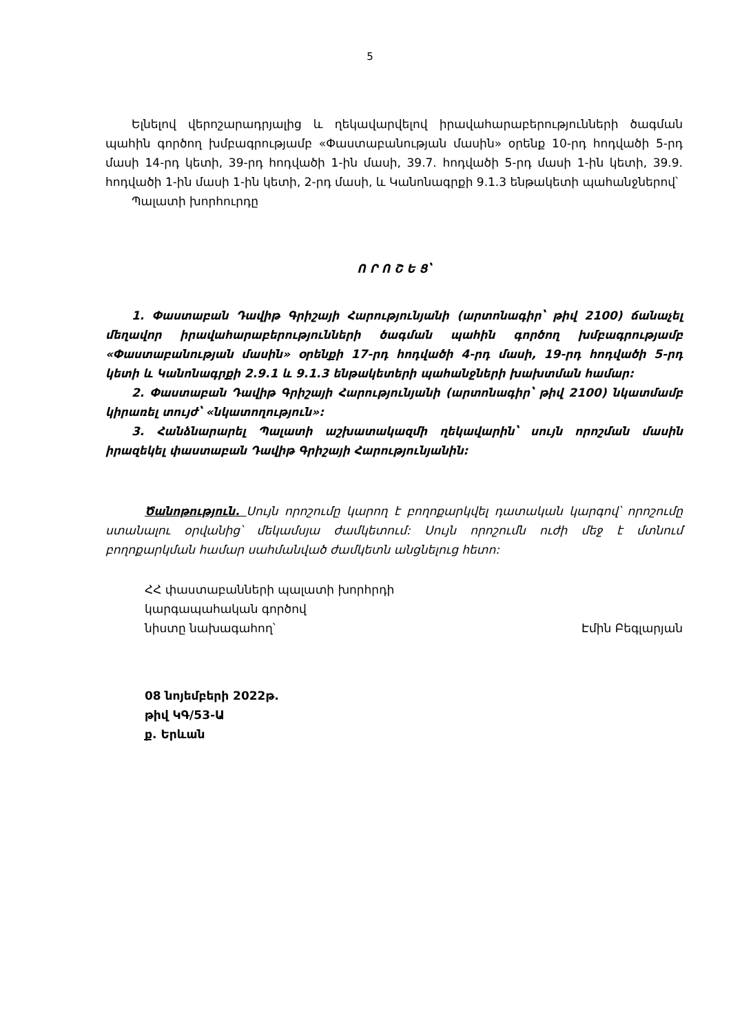5
Ելնելով վերոշարադրյալից և ղեկավարվելով իրավահարաբերությունների ծագման պահին գործող խմբագրությամբ «Փաստաբանության մասին» օրենք 10-րդ հոդվածի 5-րդ մասի 14-րդ կետի, 39-րդ հոդվածի 1-ին մասի, 39.7. հոդվածի 5-րդ մասի 1-ին կետի, 39.9. հոդվածի 1-ին մասի 1-ին կետի, 2-րդ մասի, և Կանոնագրքի 9.1.3 ենթակետի պահանջներով՝
Պալատի խորհուրդը
Ո Ր Ո Շ Ե Ց՝
1. Փաստաբան Դավիթ Գրիշայի Հարությունյանի (արտոնագիր՝ թիվ 2100) ճանաչել մեղավոր իրավահարաբերությունների ծագման պահին գործող խմբագրությամբ «Փաստաբանության մասին» օրենքի 17-րդ հոդվածի 4-րդ մասի, 19-րդ հոդվածի 5-րդ կետի և Կանոնագրքի 2.9.1 և 9.1.3 ենթակետերի պահանջների խախտման համար:
2. Փաստաբան Դավիթ Գրիշայի Հարությունյանի (արտոնագիր՝ թիվ 2100) նկատմամբ կիրառել տույժ՝ «նկատողություն»:
3. Հանձնարարել Պալատի աշխատակազմի ղեկավարին՝ սույն որոշման մասին իրազեկել փաստաբան Դավիթ Գրիշայի Հարությունյանին:
Ծանոթություն. Սույն որոշումը կարող է բողոքարկվել դատական կարգով՝ որոշումը ստանալու օրվանից՝ մեկամսյա ժամկետում: Սույն որոշումն ուժի մեջ է մտնում բողոքարկման համար սահմանված ժամկետն անցնելուց հետո:
ՀՀ փաստաբանների պալատի խորհրդի
կարգապահական գործով
նիստը նախագահող՝ Էմին Բեգլարյան
08 նոյեմբերի 2022թ.
թիվ ԿԳ/53-Ա
ք. Երևան